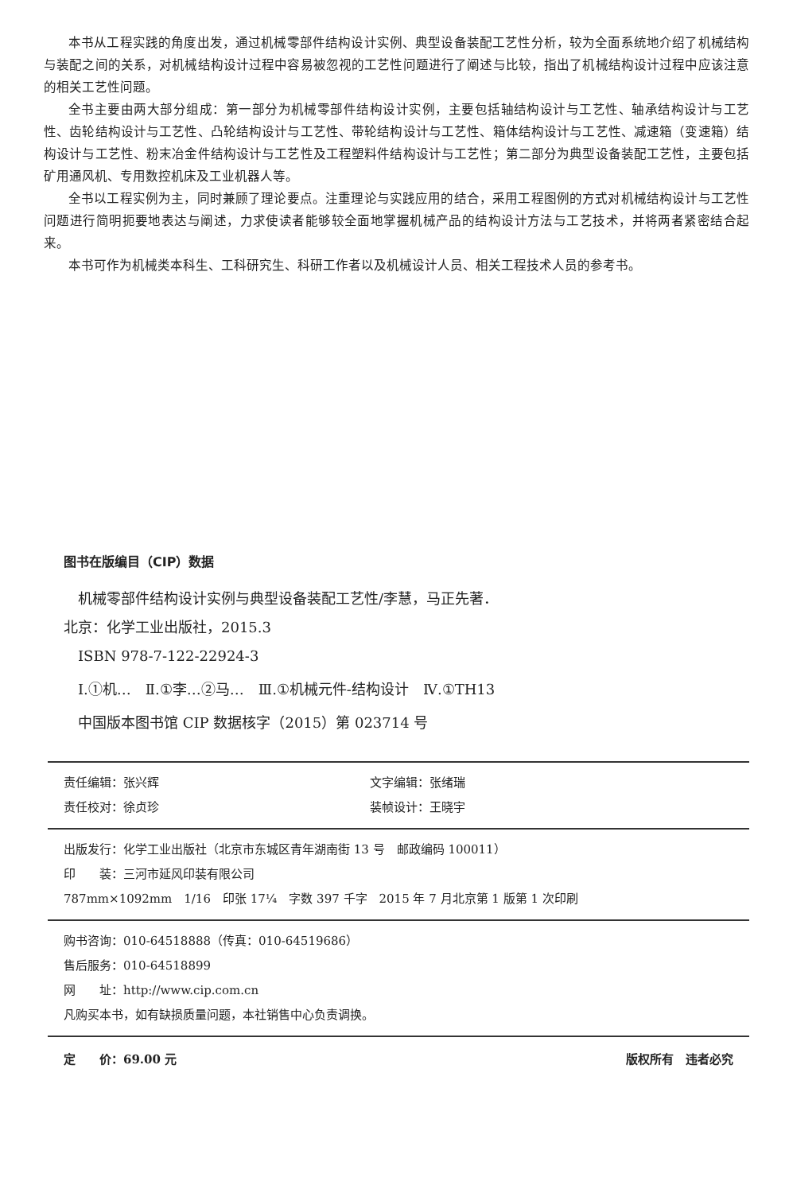本书从工程实践的角度出发，通过机械零部件结构设计实例、典型设备装配工艺性分析，较为全面系统地介绍了机械结构与装配之间的关系，对机械结构设计过程中容易被忽视的工艺性问题进行了阐述与比较，指出了机械结构设计过程中应该注意的相关工艺性问题。
全书主要由两大部分组成：第一部分为机械零部件结构设计实例，主要包括轴结构设计与工艺性、轴承结构设计与工艺性、齿轮结构设计与工艺性、凸轮结构设计与工艺性、带轮结构设计与工艺性、箱体结构设计与工艺性、减速箱（变速箱）结构设计与工艺性、粉末冶金件结构设计与工艺性及工程塑料件结构设计与工艺性；第二部分为典型设备装配工艺性，主要包括矿用通风机、专用数控机床及工业机器人等。
全书以工程实例为主，同时兼顾了理论要点。注重理论与实践应用的结合，采用工程图例的方式对机械结构设计与工艺性问题进行简明扼要地表达与阐述，力求使读者能够较全面地掌握机械产品的结构设计方法与工艺技术，并将两者紧密结合起来。
本书可作为机械类本科生、工科研究生、科研工作者以及机械设计人员、相关工程技术人员的参考书。
图书在版编目（CIP）数据
　机械零部件结构设计实例与典型设备装配工艺性/李慧，马正先著．北京：化学工业出版社，2015.3
　ISBN 978-7-122-22924-3
　Ⅰ.①机…　Ⅱ.①李…②马…　Ⅲ.①机械元件-结构设计　Ⅳ.①TH13
　中国版本图书馆 CIP 数据核字（2015）第 023714 号
责任编辑：张兴辉 文字编辑：张绪瑞
责任校对：徐贞珍 装帧设计：王晓宇
出版发行：化学工业出版社（北京市东城区青年湖南街 13 号　邮政编码 100011）
印　　装：三河市延风印装有限公司
787mm×1092mm　1/16　印张 17¼　字数 397 千字　2015 年 7 月北京第 1 版第 1 次印刷
购书咨询：010-64518888（传真：010-64519686）
售后服务：010-64518899
网　　址：http://www.cip.com.cn
凡购买本书，如有缺损质量问题，本社销售中心负责调换。
定　　价：69.00 元 版权所有　违者必究